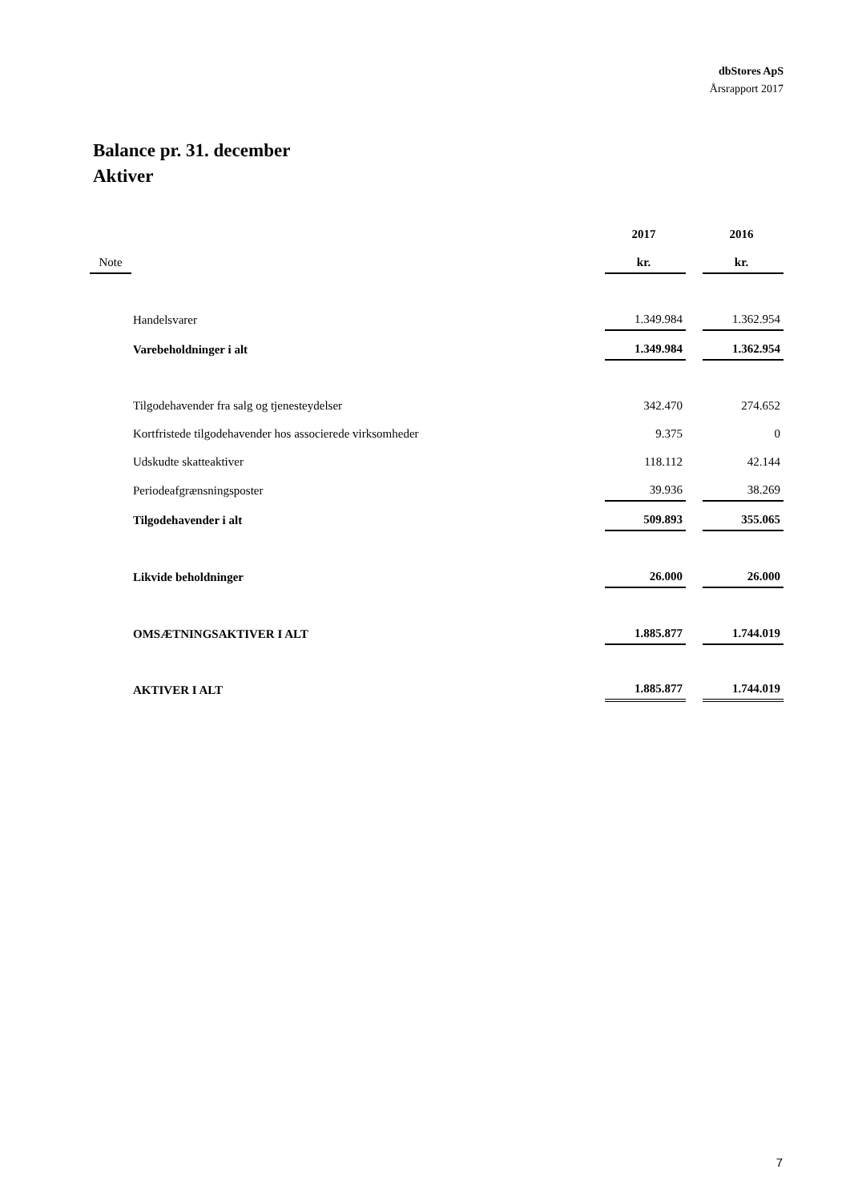dbStores ApS
Årsrapport 2017
Balance pr. 31. december
Aktiver
| | | 2017 | | 2016 |
| --- | --- | --- | --- | --- |
| Note | | kr. | | kr. |
| | Handelsvarer | 1.349.984 | | 1.362.954 |
| | Varebeholdninger i alt | 1.349.984 | | 1.362.954 |
| | Tilgodehavender fra salg og tjenesteydelser | 342.470 | | 274.652 |
| | Kortfristede tilgodehavender hos associerede virksomheder | 9.375 | | 0 |
| | Udskudte skatteaktiver | 118.112 | | 42.144 |
| | Periodeafgrænsningsposter | 39.936 | | 38.269 |
| | Tilgodehavender i alt | 509.893 | | 355.065 |
| | Likvide beholdninger | 26.000 | | 26.000 |
| | OMSÆTNINGSAKTIVER I ALT | 1.885.877 | | 1.744.019 |
| | AKTIVER I ALT | 1.885.877 | | 1.744.019 |
7